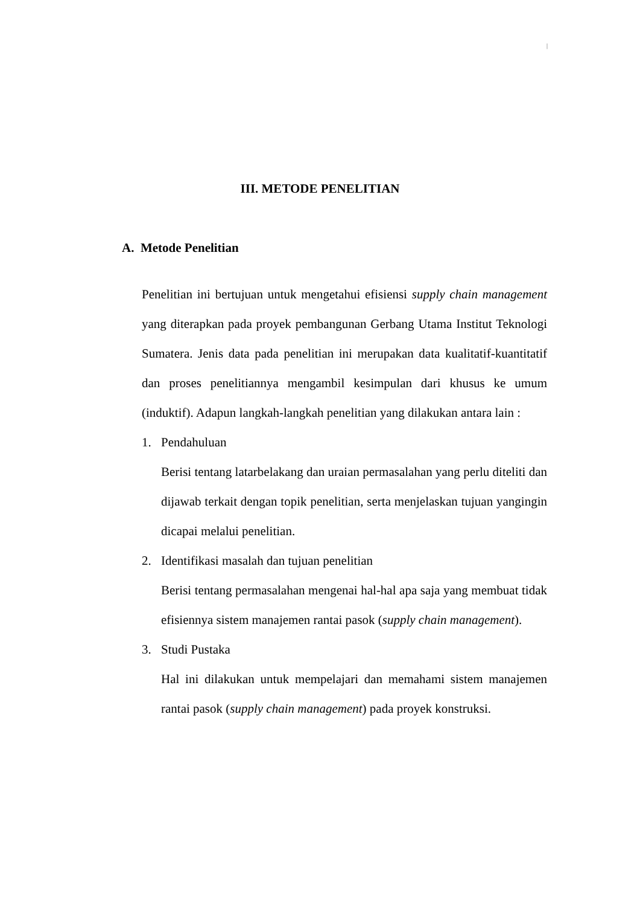|
III. METODE PENELITIAN
A. Metode Penelitian
Penelitian ini bertujuan untuk mengetahui efisiensi supply chain management yang diterapkan pada proyek pembangunan Gerbang Utama Institut Teknologi Sumatera. Jenis data pada penelitian ini merupakan data kualitatif-kuantitatif dan proses penelitiannya mengambil kesimpulan dari khusus ke umum (induktif). Adapun langkah-langkah penelitian yang dilakukan antara lain :
1. Pendahuluan
Berisi tentang latarbelakang dan uraian permasalahan yang perlu diteliti dan dijawab terkait dengan topik penelitian, serta menjelaskan tujuan yangingin dicapai melalui penelitian.
2. Identifikasi masalah dan tujuan penelitian
Berisi tentang permasalahan mengenai hal-hal apa saja yang membuat tidak efisiennya sistem manajemen rantai pasok (supply chain management).
3. Studi Pustaka
Hal ini dilakukan untuk mempelajari dan memahami sistem manajemen rantai pasok (supply chain management) pada proyek konstruksi.